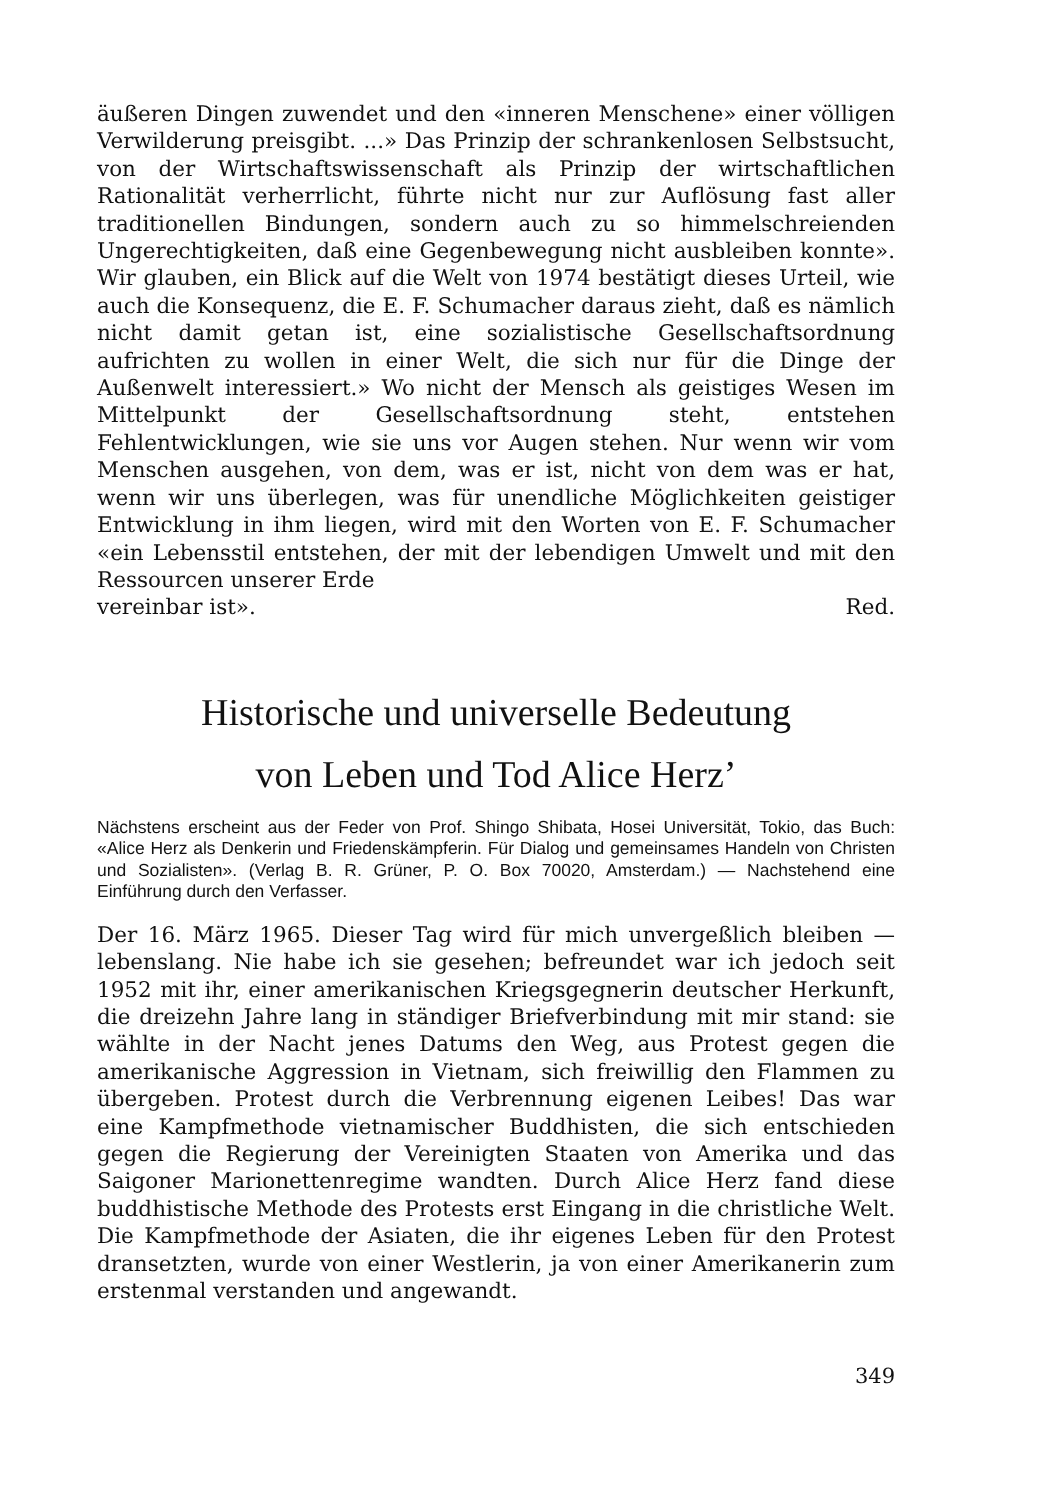äußeren Dingen zuwendet und den «inneren Menschene» einer völligen Verwilderung preisgibt. ...» Das Prinzip der schrankenlosen Selbstsucht, von der Wirtschaftswissenschaft als Prinzip der wirtschaftlichen Rationalität verherrlicht, führte nicht nur zur Auflösung fast aller traditionellen Bindungen, sondern auch zu so himmelschreienden Ungerechtigkeiten, daß eine Gegenbewegung nicht ausbleiben konnte». Wir glauben, ein Blick auf die Welt von 1974 bestätigt dieses Urteil, wie auch die Konsequenz, die E. F. Schumacher daraus zieht, daß es nämlich nicht damit getan ist, eine sozialistische Gesellschaftsordnung aufrichten zu wollen in einer Welt, die sich nur für die Dinge der Außenwelt interessiert.» Wo nicht der Mensch als geistiges Wesen im Mittelpunkt der Gesellschaftsordnung steht, entstehen Fehlentwicklungen, wie sie uns vor Augen stehen. Nur wenn wir vom Menschen ausgehen, von dem, was er ist, nicht von dem was er hat, wenn wir uns überlegen, was für unendliche Möglichkeiten geistiger Entwicklung in ihm liegen, wird mit den Worten von E. F. Schumacher «ein Lebensstil entstehen, der mit der lebendigen Umwelt und mit den Ressourcen unserer Erde
vereinbar ist». Red.
Historische und universelle Bedeutung
von Leben und Tod Alice Herz’
Nächstens erscheint aus der Feder von Prof. Shingo Shibata, Hosei Universität, Tokio, das Buch: «Alice Herz als Denkerin und Friedenskämpferin. Für Dialog und gemeinsames Handeln von Christen und Sozialisten». (Verlag B. R. Grüner, P. O. Box 70020, Amsterdam.) — Nachstehend eine Einführung durch den Verfasser.
Der 16. März 1965. Dieser Tag wird für mich unvergeßlich bleiben — lebenslang. Nie habe ich sie gesehen; befreundet war ich jedoch seit 1952 mit ihr, einer amerikanischen Kriegsgegnerin deutscher Herkunft, die dreizehn Jahre lang in ständiger Briefverbindung mit mir stand: sie wählte in der Nacht jenes Datums den Weg, aus Protest gegen die amerikanische Aggression in Vietnam, sich freiwillig den Flammen zu übergeben. Protest durch die Verbrennung eigenen Leibes! Das war eine Kampfmethode vietnamischer Buddhisten, die sich entschieden gegen die Regierung der Vereinigten Staaten von Amerika und das Saigoner Marionettenregime wandten. Durch Alice Herz fand diese buddhistische Methode des Protests erst Eingang in die christliche Welt. Die Kampfmethode der Asiaten, die ihr eigenes Leben für den Protest dransetzten, wurde von einer Westlerin, ja von einer Amerikanerin zum erstenmal verstanden und angewandt.
349